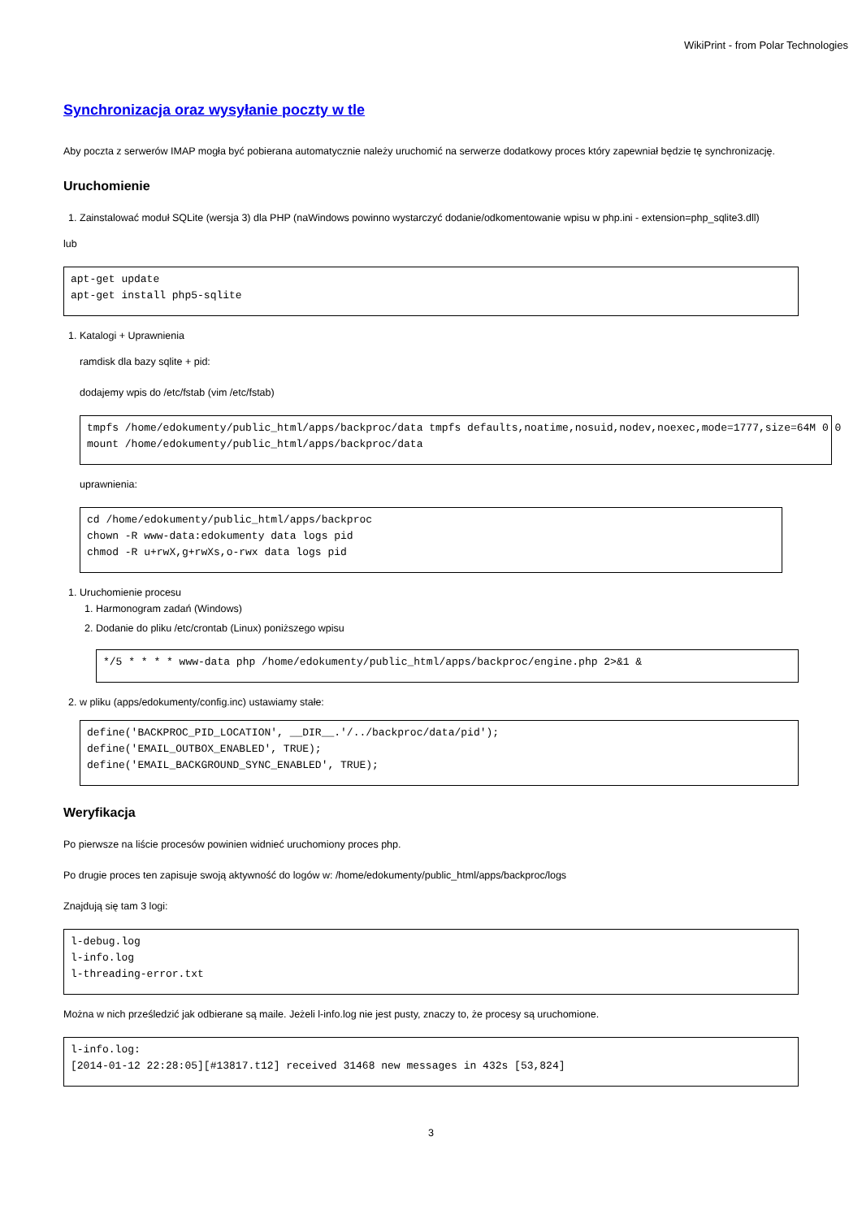WikiPrint - from Polar Technologies
Synchronizacja oraz wysyłanie poczty w tle
Aby poczta z serwerów IMAP mogła być pobierana automatycznie należy uruchomić na serwerze dodatkowy proces który zapewniał będzie tę synchronizację.
Uruchomienie
1. Zainstalować moduł SQLite (wersja 3) dla PHP (naWindows powinno wystarczyć dodanie/odkomentowanie wpisu w php.ini - extension=php_sqlite3.dll)
lub
apt-get update
apt-get install php5-sqlite
1. Katalogi + Uprawnienia
ramdisk dla bazy sqlite + pid:
dodajemy wpis do /etc/fstab (vim /etc/fstab)
tmpfs /home/edokumenty/public_html/apps/backproc/data tmpfs defaults,noatime,nosuid,nodev,noexec,mode=1777,size=64M 0 0
mount /home/edokumenty/public_html/apps/backproc/data
uprawnienia:
cd /home/edokumenty/public_html/apps/backproc
chown -R www-data:edokumenty data logs pid
chmod -R u+rwX,g+rwXs,o-rwx data logs pid
1. Uruchomienie procesu
1. Harmonogram zadań (Windows)
2. Dodanie do pliku /etc/crontab (Linux) poniższego wpisu
*/5 * * * * www-data php /home/edokumenty/public_html/apps/backproc/engine.php 2>&1 &
2. w pliku (apps/edokumenty/config.inc) ustawiamy stałe:
define('BACKPROC_PID_LOCATION', __DIR__.'/../backproc/data/pid');
define('EMAIL_OUTBOX_ENABLED', TRUE);
define('EMAIL_BACKGROUND_SYNC_ENABLED', TRUE);
Weryfikacja
Po pierwsze na liście procesów powinien widnieć uruchomiony proces php.
Po drugie proces ten zapisuje swoją aktywność do logów w: /home/edokumenty/public_html/apps/backproc/logs
Znajdują się tam 3 logi:
l-debug.log
l-info.log
l-threading-error.txt
Można w nich prześledzić jak odbierane są maile. Jeżeli l-info.log nie jest pusty, znaczy to, że procesy są uruchomione.
l-info.log:
[2014-01-12 22:28:05][#13817.t12] received 31468 new messages in 432s [53,824]
3